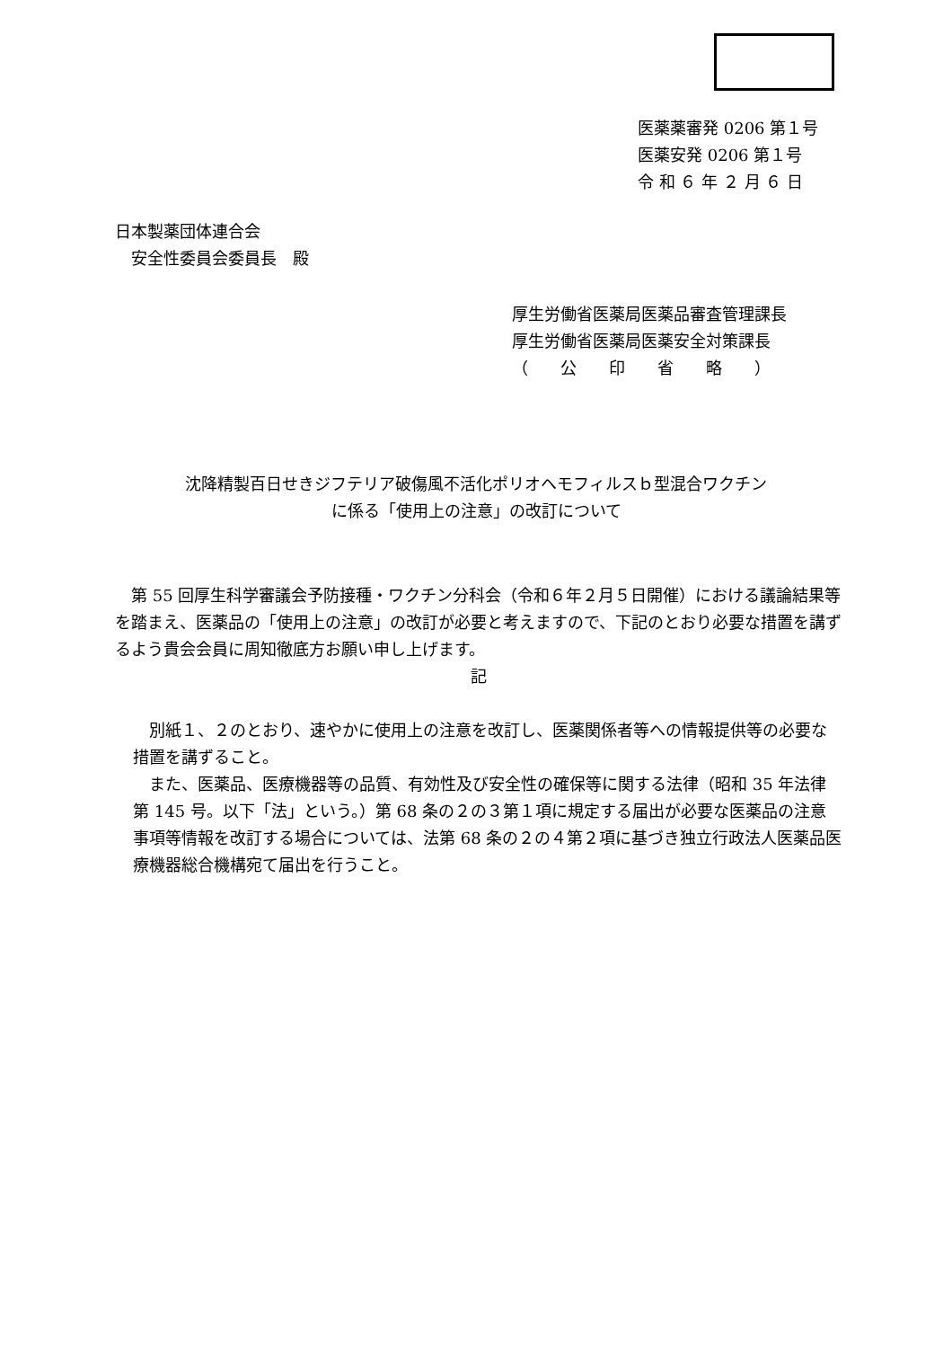医薬薬審発 0206 第１号
医薬安発 0206 第１号
令 和 ６ 年 ２ 月 ６ 日
日本製薬団体連合会
　安全性委員会委員長　殿
厚生労働省医薬局医薬品審査管理課長
厚生労働省医薬局医薬安全対策課長
（　　公　　印　　省　　略　　）
沈降精製百日せきジフテリア破傷風不活化ポリオヘモフィルスｂ型混合ワクチン
に係る「使用上の注意」の改訂について
　第 55 回厚生科学審議会予防接種・ワクチン分科会（令和６年２月５日開催）における議論結果等を踏まえ、医薬品の「使用上の注意」の改訂が必要と考えますので、下記のとおり必要な措置を講ずるよう貴会会員に周知徹底方お願い申し上げます。
記
　別紙１、２のとおり、速やかに使用上の注意を改訂し、医薬関係者等への情報提供等の必要な措置を講ずること。
　また、医薬品、医療機器等の品質、有効性及び安全性の確保等に関する法律（昭和 35 年法律第 145 号。以下「法」という。）第 68 条の２の３第１項に規定する届出が必要な医薬品の注意事項等情報を改訂する場合については、法第 68 条の２の４第２項に基づき独立行政法人医薬品医療機器総合機構宛て届出を行うこと。